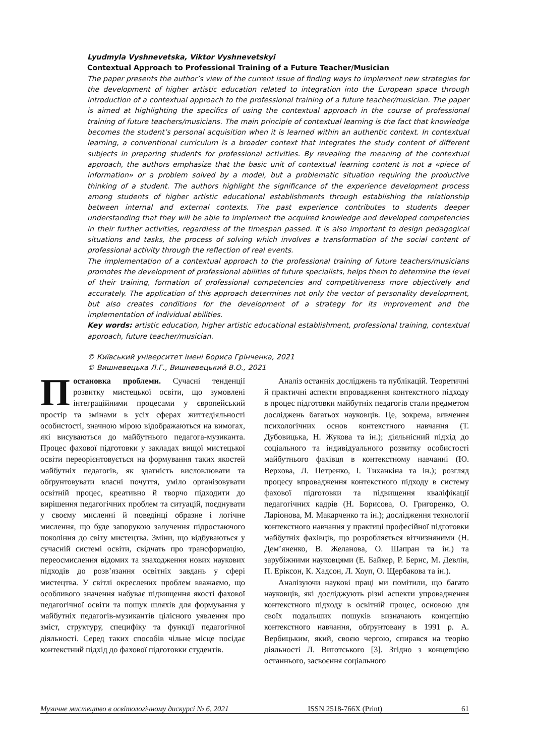Lyudmyla Vyshnevetska, Viktor Vyshnevetskyi
Contextual Approach to Professional Training of a Future Teacher/Musician
The paper presents the author’s view of the current issue of finding ways to implement new strategies for the development of higher artistic education related to integration into the European space through introduction of a contextual approach to the professional training of a future teacher/musician. The paper is aimed at highlighting the specifics of using the contextual approach in the course of professional training of future teachers/musicians. The main principle of contextual learning is the fact that knowledge becomes the student’s personal acquisition when it is learned within an authentic context. In contextual learning, a conventional curriculum is a broader context that integrates the study content of different subjects in preparing students for professional activities. By revealing the meaning of the contextual approach, the authors emphasize that the basic unit of contextual learning content is not a «piece of information» or a problem solved by a model, but a problematic situation requiring the productive thinking of a student. The authors highlight the significance of the experience development process among students of higher artistic educational establishments through establishing the relationship between internal and external contexts. The past experience contributes to students deeper understanding that they will be able to implement the acquired knowledge and developed competencies in their further activities, regardless of the timespan passed. It is also important to design pedagogical situations and tasks, the process of solving which involves a transformation of the social content of professional activity through the reflection of real events.
The implementation of a contextual approach to the professional training of future teachers/musicians promotes the development of professional abilities of future specialists, helps them to determine the level of their training, formation of professional competencies and competitiveness more objectively and accurately. The application of this approach determines not only the vector of personality development, but also creates conditions for the development of a strategy for its improvement and the implementation of individual abilities.
Key words: artistic education, higher artistic educational establishment, professional training, contextual approach, future teacher/musician.
© Київський університет імені Бориса Грінченка, 2021
© Вишневецька Л.Г., Вишневецький В.О., 2021
Постановка проблеми. Сучасні тенденції розвитку мистецької освіти, що зумовлені інтеграційними процесами у європейський простір та змінами в усіх сферах життєдіяльності особистості, значною мірою відображаються на вимогах, які висуваються до майбутнього педагога-музиканта. Процес фахової підготовки у закладах вищої мистецької освіти переорієнтовується на формування таких якостей майбутніх педагогів, як здатність висловлювати та обґрунтовувати власні почуття, уміло організовувати освітній процес, креативно й творчо підходити до вирішення педагогічних проблем та ситуацій, поєднувати у своєму мисленні й поведінці образне і логічне мислення, що буде запорукою залучення підростаючого покоління до світу мистецтва. Зміни, що відбуваються у сучасній системі освіти, свідчать про трансформацію, переосмислення відомих та знаходження нових наукових підходів до розв’язання освітніх завдань у сфері мистецтва. У світлі окреслених проблем вважаємо, що особливого значення набуває підвищення якості фахової педагогічної освіти та пошук шляхів для формування у майбутніх педагогів-музикантів цілісного уявлення про зміст, структуру, специфіку та функції педагогічної діяльності. Серед таких способів чільне місце посідає контекстний підхід до фахової підготовки студентів.
Аналіз останніх досліджень та публікацій. Теоретичні й практичні аспекти впровадження контекстного підходу в процес підготовки майбутніх педагогів стали предметом досліджень багатьох науковців. Це, зокрема, вивчення психологічних основ контекстного навчання (Т. Дубовицька, Н. Жукова та ін.); діяльнісний підхід до соціального та індивідуального розвитку особистості майбутнього фахівця в контекстному навчанні (Ю. Верхова, Л. Петренко, І. Тиханкіна та ін.); розгляд процесу впровадження контекстного підходу в систему фахової підготовки та підвищення кваліфікації педагогічних кадрів (Н. Борисова, О. Григоренко, О. Ларіонова, М. Макарченко та ін.); дослідження технології контекстного навчання у практиці професійної підготовки майбутніх фахівців, що розробляється вітчизняними (Н. Дем’яненко, В. Желанова, О. Шапран та ін.) та зарубіжними науковцями (Е. Байкер, Р. Бернс, М. Девлін, П. Еріксон, К. Хадсон, Л. Хоуп, О. Щербакова та ін.).
Аналізуючи наукові праці ми помітили, що багато науковців, які досліджують різні аспекти упровадження контекстного підходу в освітній процес, основою для своїх подальших пошуків визначають концепцію контекстного навчання, обґрунтовану в 1991 р. А. Вербицьким, який, своєю чергою, спирався на теорію діяльності Л. Виготського [3]. Згідно з концепцією останнього, засвоєння соціального
Музичне мистецтво в освітологічному дискурсі № 6, 2021 ISSN 2518-766X (Print) 61